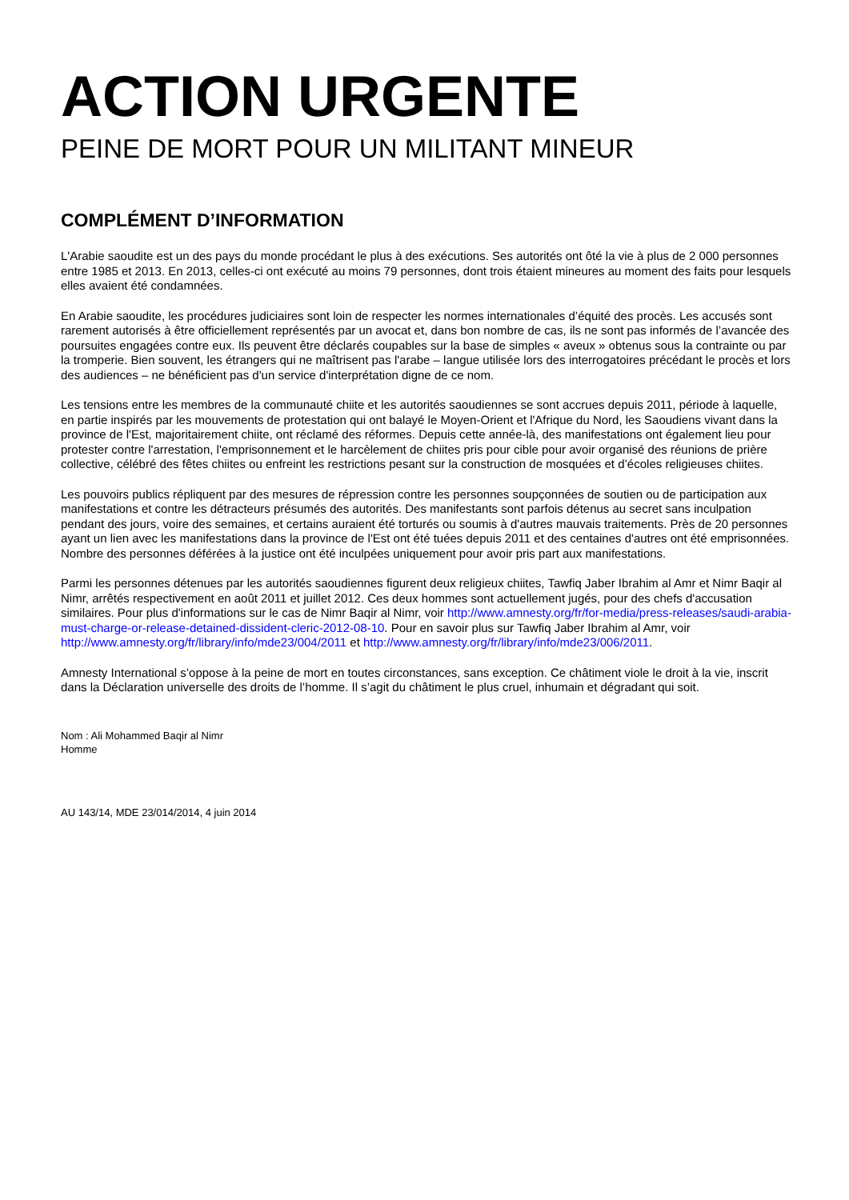ACTION URGENTE
PEINE DE MORT POUR UN MILITANT MINEUR
COMPLÉMENT D’INFORMATION
L'Arabie saoudite est un des pays du monde procédant le plus à des exécutions. Ses autorités ont ôté la vie à plus de 2 000 personnes entre 1985 et 2013. En 2013, celles-ci ont exécuté au moins 79 personnes, dont trois étaient mineures au moment des faits pour lesquels elles avaient été condamnées.
En Arabie saoudite, les procédures judiciaires sont loin de respecter les normes internationales d’équité des procès. Les accusés sont rarement autorisés à être officiellement représentés par un avocat et, dans bon nombre de cas, ils ne sont pas informés de l’avancée des poursuites engagées contre eux. Ils peuvent être déclarés coupables sur la base de simples « aveux » obtenus sous la contrainte ou par la tromperie. Bien souvent, les étrangers qui ne maîtrisent pas l'arabe – langue utilisée lors des interrogatoires précédant le procès et lors des audiences – ne bénéficient pas d'un service d'interprétation digne de ce nom.
Les tensions entre les membres de la communauté chiite et les autorités saoudiennes se sont accrues depuis 2011, période à laquelle, en partie inspirés par les mouvements de protestation qui ont balayé le Moyen-Orient et l'Afrique du Nord, les Saoudiens vivant dans la province de l'Est, majoritairement chiite, ont réclamé des réformes. Depuis cette année-là, des manifestations ont également lieu pour protester contre l'arrestation, l'emprisonnement et le harcèlement de chiites pris pour cible pour avoir organisé des réunions de prière collective, célébré des fêtes chiites ou enfreint les restrictions pesant sur la construction de mosquées et d’écoles religieuses chiites.
Les pouvoirs publics répliquent par des mesures de répression contre les personnes soupçonnées de soutien ou de participation aux manifestations et contre les détracteurs présumés des autorités. Des manifestants sont parfois détenus au secret sans inculpation pendant des jours, voire des semaines, et certains auraient été torturés ou soumis à d'autres mauvais traitements. Près de 20 personnes ayant un lien avec les manifestations dans la province de l'Est ont été tuées depuis 2011 et des centaines d'autres ont été emprisonnées. Nombre des personnes déférées à la justice ont été inculpées uniquement pour avoir pris part aux manifestations.
Parmi les personnes détenues par les autorités saoudiennes figurent deux religieux chiites, Tawfiq Jaber Ibrahim al Amr et Nimr Baqir al Nimr, arrêtés respectivement en août 2011 et juillet 2012. Ces deux hommes sont actuellement jugés, pour des chefs d'accusation similaires. Pour plus d'informations sur le cas de Nimr Baqir al Nimr, voir http://www.amnesty.org/fr/for-media/press-releases/saudi-arabia-must-charge-or-release-detained-dissident-cleric-2012-08-10. Pour en savoir plus sur Tawfiq Jaber Ibrahim al Amr, voir http://www.amnesty.org/fr/library/info/mde23/004/2011 et http://www.amnesty.org/fr/library/info/mde23/006/2011.
Amnesty International s’oppose à la peine de mort en toutes circonstances, sans exception. Ce châtiment viole le droit à la vie, inscrit dans la Déclaration universelle des droits de l’homme. Il s’agit du châtiment le plus cruel, inhumain et dégradant qui soit.
Nom : Ali Mohammed Baqir al Nimr
Homme
AU 143/14, MDE 23/014/2014, 4 juin 2014